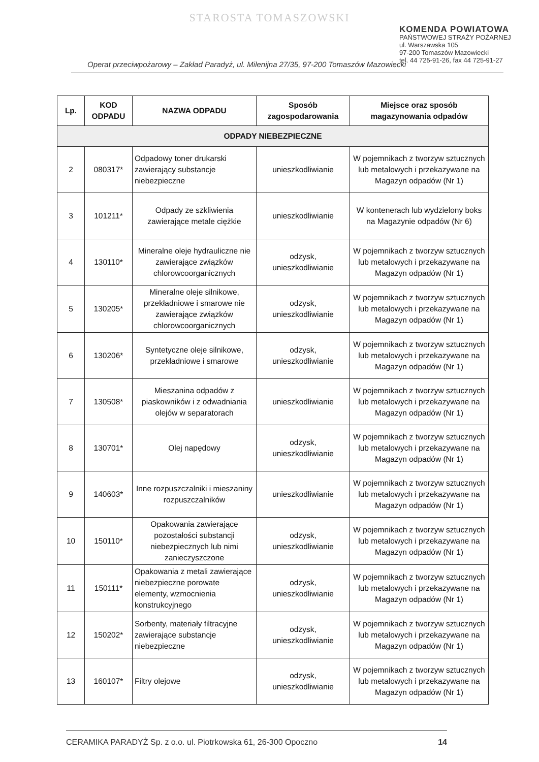STAROSTA TOMASZOWSKI
KOMENDA POWIATOWA
PAŃSTWOWEJ STRAŻY POŻARNEJ
ul. Warszawska 105
97-200 Tomaszów Mazowiecki
tel. 44 725-91-26, fax 44 725-91-27
Operat przeciwpożarowy – Zakład Paradyż, ul. Milenijna 27/35, 97-200 Tomaszów Mazowiecki
| Lp. | KOD ODPADU | NAZWA ODPADU | Sposób zagospodarowania | Miejsce oraz sposób magazynowania odpadów |
| --- | --- | --- | --- | --- |
| ODPADY NIEBEZPIECZNE | | | | |
| 2 | 080317* | Odpadowy toner drukarski zawierający substancje niebezpieczne | unieszkodliwianie | W pojemnikach z tworzyw sztucznych lub metalowych i przekazywane na Magazyn odpadów (Nr 1) |
| 3 | 101211* | Odpady ze szkliwienia zawierające metale ciężkie | unieszkodliwianie | W kontenerach lub wydzielony boks na Magazynie odpadów (Nr 6) |
| 4 | 130110* | Mineralne oleje hydrauliczne nie zawierające związków chlorowcoorganicznych | odzysk, unieszkodliwianie | W pojemnikach z tworzyw sztucznych lub metalowych i przekazywane na Magazyn odpadów (Nr 1) |
| 5 | 130205* | Mineralne oleje silnikowe, przekładniowe i smarowe nie zawierające związków chlorowcoorganicznych | odzysk, unieszkodliwianie | W pojemnikach z tworzyw sztucznych lub metalowych i przekazywane na Magazyn odpadów (Nr 1) |
| 6 | 130206* | Syntetyczne oleje silnikowe, przekładniowe i smarowe | odzysk, unieszkodliwianie | W pojemnikach z tworzyw sztucznych lub metalowych i przekazywane na Magazyn odpadów (Nr 1) |
| 7 | 130508* | Mieszanina odpadów z piaskowników i z odwadniania olejów w separatorach | unieszkodliwianie | W pojemnikach z tworzyw sztucznych lub metalowych i przekazywane na Magazyn odpadów (Nr 1) |
| 8 | 130701* | Olej napędowy | odzysk, unieszkodliwianie | W pojemnikach z tworzyw sztucznych lub metalowych i przekazywane na Magazyn odpadów (Nr 1) |
| 9 | 140603* | Inne rozpuszczalniki i mieszaniny rozpuszczalników | unieszkodliwianie | W pojemnikach z tworzyw sztucznych lub metalowych i przekazywane na Magazyn odpadów (Nr 1) |
| 10 | 150110* | Opakowania zawierające pozostałości substancji niebezpiecznych lub nimi zanieczyszczone | odzysk, unieszkodliwianie | W pojemnikach z tworzyw sztucznych lub metalowych i przekazywane na Magazyn odpadów (Nr 1) |
| 11 | 150111* | Opakowania z metali zawierające niebezpieczne porowate elementy, wzmocnienia konstrukcyjnego | odzysk, unieszkodliwianie | W pojemnikach z tworzyw sztucznych lub metalowych i przekazywane na Magazyn odpadów (Nr 1) |
| 12 | 150202* | Sorbenty, materiały filtracyjne zawierające substancje niebezpieczne | odzysk, unieszkodliwianie | W pojemnikach z tworzyw sztucznych lub metalowych i przekazywane na Magazyn odpadów (Nr 1) |
| 13 | 160107* | Filtry olejowe | odzysk, unieszkodliwianie | W pojemnikach z tworzyw sztucznych lub metalowych i przekazywane na Magazyn odpadów (Nr 1) |
CERAMIKA PARADYŻ Sp. z o.o. ul. Piotrkowska 61, 26-300 Opoczno 14